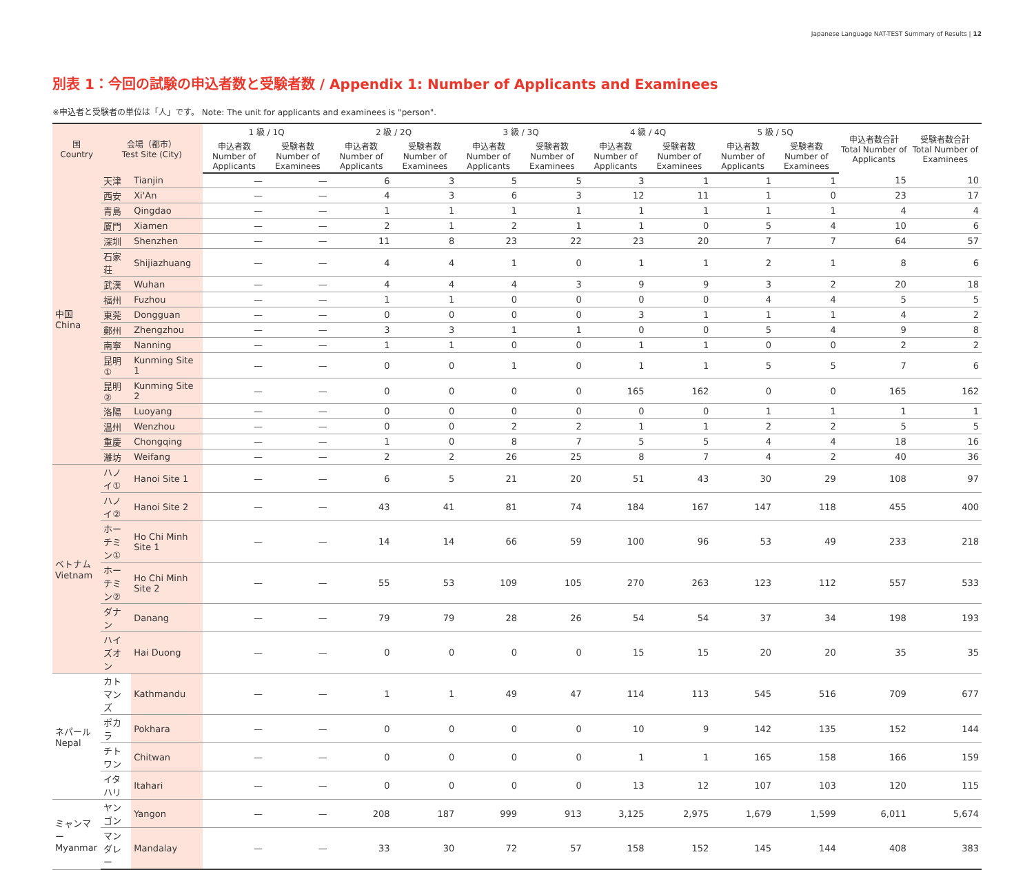Japanese Language NAT-TEST Summary of Results | 12
別表 1：今回の試験の申込者数と受験者数 / Appendix 1: Number of Applicants and Examinees
※申込者と受験者の単位は「人」です。 Note: The unit for applicants and examinees is "person".
| 国 Country | 会場（都市） Test Site (City) | | 1 級 / 1Q | | 2 級 / 2Q | | 3 級 / 3Q | | 4 級 / 4Q | | 5 級 / 5Q | | 申込者数合計 Total Number of Applicants | 受験者数合計 Total Number of Examinees |
| --- | --- | --- | --- | --- | --- | --- | --- | --- | --- | --- | --- | --- | --- | --- |
| | | | 申込者数 Number of Applicants | 受験者数 Number of Examinees | 申込者数 Number of Applicants | 受験者数 Number of Examinees | 申込者数 Number of Applicants | 受験者数 Number of Examinees | 申込者数 Number of Applicants | 受験者数 Number of Examinees | 申込者数 Number of Applicants | 受験者数 Number of Examinees | | |
| 中国 China | 天津 | Tianjin | — | — | 6 | 3 | 5 | 5 | 3 | 1 | 1 | 1 | 15 | 10 |
| | 西安 | Xi'An | — | — | 4 | 3 | 6 | 3 | 12 | 11 | 1 | 0 | 23 | 17 |
| | 青島 | Qingdao | — | — | 1 | 1 | 1 | 1 | 1 | 1 | 1 | 1 | 4 | 4 |
| | 厦門 | Xiamen | — | — | 2 | 1 | 2 | 1 | 1 | 0 | 5 | 4 | 10 | 6 |
| | 深圳 | Shenzhen | — | — | 11 | 8 | 23 | 22 | 23 | 20 | 7 | 7 | 64 | 57 |
| | 石家荘 | Shijiazhuang | — | — | 4 | 4 | 1 | 0 | 1 | 1 | 2 | 1 | 8 | 6 |
| | 武漢 | Wuhan | — | — | 4 | 4 | 4 | 3 | 9 | 9 | 3 | 2 | 20 | 18 |
| | 福州 | Fuzhou | — | — | 1 | 1 | 0 | 0 | 0 | 0 | 4 | 4 | 5 | 5 |
| | 東莞 | Dongguan | — | — | 0 | 0 | 0 | 0 | 3 | 1 | 1 | 1 | 4 | 2 |
| | 鄭州 | Zhengzhou | — | — | 3 | 3 | 1 | 1 | 0 | 0 | 5 | 4 | 9 | 8 |
| | 南寧 | Nanning | — | — | 1 | 1 | 0 | 0 | 1 | 1 | 0 | 0 | 2 | 2 |
| | 昆明① | Kunming Site 1 | — | — | 0 | 0 | 1 | 0 | 1 | 1 | 5 | 5 | 7 | 6 |
| | 昆明② | Kunming Site 2 | — | — | 0 | 0 | 0 | 0 | 165 | 162 | 0 | 0 | 165 | 162 |
| | 洛陽 | Luoyang | — | — | 0 | 0 | 0 | 0 | 0 | 0 | 1 | 1 | 1 | 1 |
| | 温州 | Wenzhou | — | — | 0 | 0 | 2 | 2 | 1 | 1 | 2 | 2 | 5 | 5 |
| | 重慶 | Chongqing | — | — | 1 | 0 | 8 | 7 | 5 | 5 | 4 | 4 | 18 | 16 |
| | 濰坊 | Weifang | — | — | 2 | 2 | 26 | 25 | 8 | 7 | 4 | 2 | 40 | 36 |
| ベトナム Vietnam | ハノイ① | Hanoi Site 1 | — | — | 6 | 5 | 21 | 20 | 51 | 43 | 30 | 29 | 108 | 97 |
| | ハノイ② | Hanoi Site 2 | — | — | 43 | 41 | 81 | 74 | 184 | 167 | 147 | 118 | 455 | 400 |
| | ホーチミン① | Ho Chi Minh Site 1 | — | — | 14 | 14 | 66 | 59 | 100 | 96 | 53 | 49 | 233 | 218 |
| | ホーチミン② | Ho Chi Minh Site 2 | — | — | 55 | 53 | 109 | 105 | 270 | 263 | 123 | 112 | 557 | 533 |
| | ダナン | Danang | — | — | 79 | 79 | 28 | 26 | 54 | 54 | 37 | 34 | 198 | 193 |
| | ハイズオン | Hai Duong | — | — | 0 | 0 | 0 | 0 | 15 | 15 | 20 | 20 | 35 | 35 |
| ネパール Nepal | カトマンズ | Kathmandu | — | — | 1 | 1 | 49 | 47 | 114 | 113 | 545 | 516 | 709 | 677 |
| | ポカラ | Pokhara | — | — | 0 | 0 | 0 | 0 | 10 | 9 | 142 | 135 | 152 | 144 |
| | チトワン | Chitwan | — | — | 0 | 0 | 0 | 0 | 1 | 1 | 165 | 158 | 166 | 159 |
| | イタハリ | Itahari | — | — | 0 | 0 | 0 | 0 | 13 | 12 | 107 | 103 | 120 | 115 |
| ミャンマー Myanmar | ヤンゴン | Yangon | — | — | 208 | 187 | 999 | 913 | 3,125 | 2,975 | 1,679 | 1,599 | 6,011 | 5,674 |
| | マンダレー | Mandalay | — | — | 33 | 30 | 72 | 57 | 158 | 152 | 145 | 144 | 408 | 383 |